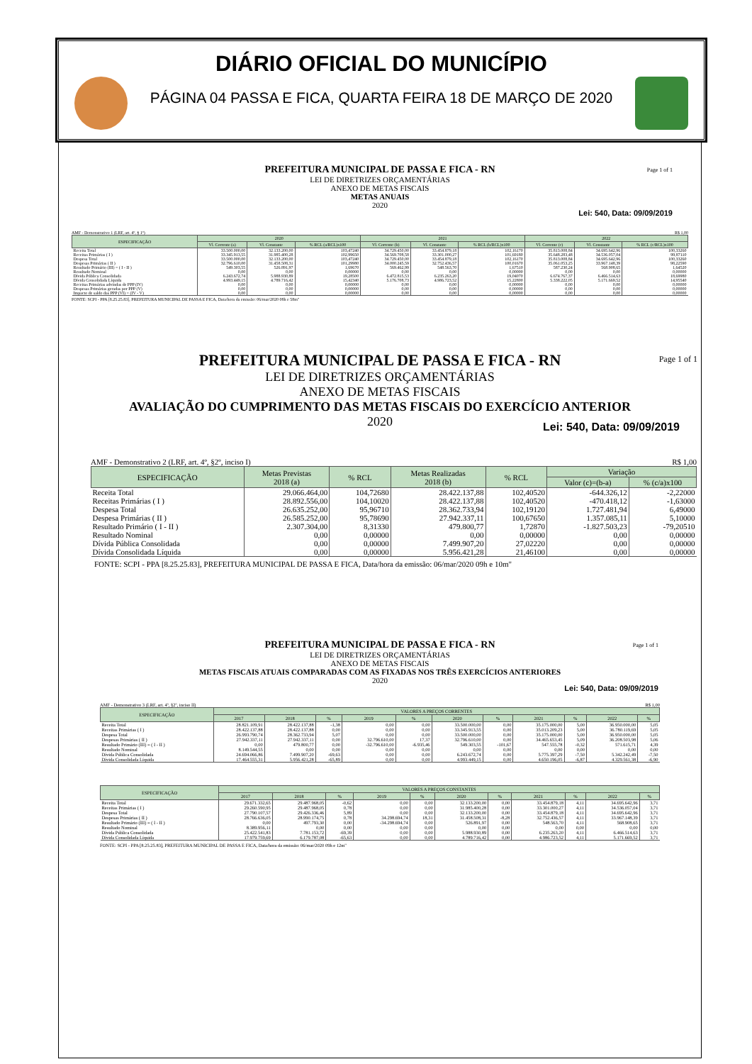DIÁRIO OFICIAL DO MUNICÍPIO
PÁGINA 04 PASSA E FICA, QUARTA FEIRA 18 DE MARÇO DE 2020
Page 1 of 1
PREFEITURA MUNICIPAL DE PASSA E FICA - RN
LEI DE DIRETRIZES ORÇAMENTÁRIAS
ANEXO DE METAS FISCAIS
METAS ANUAIS
2020
Lei: 540, Data: 09/09/2019
AMF - Demonstrativo 1 (LRF, art. 4º, § 1º) R$ 1,00
| ESPECIFICAÇÃO | 2020 | | | 2021 | | | 2022 | | |
| --- | --- | --- | --- | --- | --- | --- | --- | --- | --- |
| | Vl. Corrente (a) | Vl. Constante | % RCL (a/RCL)x100 | Vl. Corrente (b) | Vl. Constante | % RCL (b/RCL)x100 | Vl. Corrente (c) | Vl. Constante | % RCL (c/RCL)x100 |
| Receita Total | 33.500.000,00 | 32.133.200,00 | 103,47240 | 34.729.450,00 | 33.454.879,18 | 102,16170 | 35.813.008,84 | 34.695.642,96 | 100,33260 |
| Receitas Primárias ( I ) | 33.345.913,55 | 31.985.400,28 | 102,99650 | 34.569.708,58 | 33.301.000,27 | 101,69180 | 35.648.283,48 | 34.536.057,04 | 99,87110 |
| Despesa Total | 33.500.000,00 | 32.133.200,00 | 103,47240 | 34.729.450,00 | 33.454.879,18 | 102,16170 | 35.813.008,84 | 34.695.642,96 | 100,33260 |
| Despesas Primárias ( II ) | 32.796.610,00 | 31.458.508,31 | 101,29980 | 34.000.245,59 | 32.752.436,57 | 100,01670 | 35.061.053,25 | 33.967.148,39 | 98,22590 |
| Resultado Primário (III) = ( I - II ) | 549.303,55 | 526.891,97 | 1,69670 | 569.462,99 | 548.563,70 | 1,67510 | 587.230,24 | 568.908,65 | 1,64520 |
| Resultado Nominal | 0,00 | 0,00 | 0,00000 | 0,00 | 0,00 | 0,00000 | 0,00 | 0,00 | 0,00000 |
| Dívida Pública Consolidada | 6.243.672,74 | 5.988.930,89 | 19,28500 | 6.472.815,53 | 6.235.263,20 | 19,04070 | 6.674.767,37 | 6.466.514,63 | 18,69980 |
| Dívida Consolidada Líquida | 4.993.449,15 | 4.789.716,42 | 15,42340 | 5.176.708,73 | 4.986.723,52 | 15,22800 | 5.338.222,05 | 5.171.669,52 | 14,95540 |
| Receitas Primárias advindas de PPP (IV) | 0,00 | 0,00 | 0,00000 | 0,00 | 0,00 | 0,00000 | 0,00 | 0,00 | 0,00000 |
| Despesas Primárias geradas por PPP (V) | 0,00 | 0,00 | 0,00000 | 0,00 | 0,00 | 0,00000 | 0,00 | 0,00 | 0,00000 |
| Impacto de saldo das PPP (VI) = (IV - V) | 0,00 | 0,00 | 0,00000 | 0,00 | 0,00 | 0,00000 | 0,00 | 0,00 | 0,00000 |
FONTE: SCPI - PPA [8.25.25.83], PREFEITURA MUNICIPAL DE PASSA E FICA, Data/hora da emissão: 06/mar/2020 08h e 58m"
Page 1 of 1
PREFEITURA MUNICIPAL DE PASSA E FICA - RN
LEI DE DIRETRIZES ORÇAMENTÁRIAS
ANEXO DE METAS FISCAIS
AVALIAÇÃO DO CUMPRIMENTO DAS METAS FISCAIS DO EXERCÍCIO ANTERIOR
2020
Lei: 540, Data: 09/09/2019
AMF - Demonstrativo 2 (LRF, art. 4º, §2º, inciso I) R$ 1,00
| ESPECIFICAÇÃO | Metas Previstas 2018 (a) | % RCL | Metas Realizadas 2018 (b) | % RCL | Variação | |
| --- | --- | --- | --- | --- | --- | --- |
| | | | | | Valor (c)=(b-a) | % (c/a)x100 |
| Receita Total | 29.066.464,00 | 104,72680 | 28.422.137,88 | 102,40520 | -644.326,12 | -2,22000 |
| Receitas Primárias ( I ) | 28.892.556,00 | 104,10020 | 28.422.137,88 | 102,40520 | -470.418,12 | -1,63000 |
| Despesa Total | 26.635.252,00 | 95,96710 | 28.362.733,94 | 102,19120 | 1.727.481,94 | 6,49000 |
| Despesa Primárias ( II ) | 26.585.252,00 | 95,78690 | 27.942.337,11 | 100,67650 | 1.357.085,11 | 5,10000 |
| Resultado Primário ( I - II ) | 2.307.304,00 | 8,31330 | 479.800,77 | 1,72870 | -1.827.503,23 | -79,20510 |
| Resultado Nominal | 0,00 | 0,00000 | 0,00 | 0,00000 | 0,00 | 0,00000 |
| Dívida Pública Consolidada | 0,00 | 0,00000 | 7.499.907,20 | 27,02220 | 0,00 | 0,00000 |
| Dívida Consolidada Líquida | 0,00 | 0,00000 | 5.956.421,28 | 21,46100 | 0,00 | 0,00000 |
FONTE: SCPI - PPA [8.25.25.83], PREFEITURA MUNICIPAL DE PASSA E FICA, Data/hora da emissão: 06/mar/2020 09h e 10m"
Page 1 of 1
PREFEITURA MUNICIPAL DE PASSA E FICA - RN
LEI DE DIRETRIZES ORÇAMENTÁRIAS
ANEXO DE METAS FISCAIS
METAS FISCAIS ATUAIS COMPARADAS COM AS FIXADAS NOS TRÊS EXERCÍCIOS ANTERIORES
2020
Lei: 540, Data: 09/09/2019
AMF - Demonstrativo 3 (LRF, art. 4º, §2º, inciso II) R$ 1,00
| ESPECIFICAÇÃO | VALORES A PREÇOS CORRENTES | | | | | | | | | | |
| --- | --- | --- | --- | --- | --- | --- | --- | --- | --- | --- | --- |
| | 2017 | 2018 | % | 2019 | % | 2020 | % | 2021 | % | 2022 | % |
| Receita Total | 28.821.109,91 | 28.422.137,88 | -1,38 | 0,00 | 0,00 | 33.500.000,00 | 0,00 | 35.175.000,00 | 5,00 | 36.950.000,00 | 5,05 |
| Receitas Primárias ( I ) | 28.422.137,88 | 28.422.137,88 | 0,00 | 0,00 | 0,00 | 33.345.913,55 | 0,00 | 35.013.209,23 | 5,00 | 36.780.119,69 | 5,05 |
| Despesa Total | 26.993.790,74 | 28.362.733,94 | 5,07 | 0,00 | 0,00 | 33.500.000,00 | 0,00 | 35.175.000,00 | 5,00 | 36.950.000,00 | 5,05 |
| Despesas Primárias ( II ) | 27.942.337,11 | 27.942.337,11 | 0,00 | 32.796.610,00 | 17,37 | 32.796.610,00 | 0,00 | 34.465.653,45 | 5,09 | 36.208.503,98 | 5,06 |
| Resultado Primário (III) = ( I - II ) | 0,00 | 479.800,77 | 0,00 | -32.796.610,00 | -6.935,46 | 549.303,55 | -101,67 | 547.555,78 | -0,32 | 571.615,71 | 4,39 |
| Resultado Nominal | 8.149.544,55 | 0,00 | 0,00 | 0,00 | 0,00 | 0,00 | 0,00 | 0,00 | 0,00 | 0,00 | 0,00 |
| Dívida Pública Consolidada | 24.694.066,86 | 7.499.907,20 | -69,63 | 0,00 | 0,00 | 6.243.672,74 | 0,00 | 5.775.397,29 | -7,50 | 5.342.242,49 | -7,50 |
| Dívida Consolidada Líquida | 17.464.555,31 | 5.956.421,28 | -65,89 | 0,00 | 0,00 | 4.993.449,15 | 0,00 | 4.650.196,05 | -6,87 | 4.329.561,38 | -6,90 |
| ESPECIFICAÇÃO | VALORES A PREÇOS CONSTANTES | | | | | | | | | | |
| --- | --- | --- | --- | --- | --- | --- | --- | --- | --- | --- | --- |
| | 2017 | 2018 | % | 2019 | % | 2020 | % | 2021 | % | 2022 | % |
| Receita Total | 29.671.332,65 | 29.487.968,05 | -0,62 | 0,00 | 0,00 | 32.133.200,00 | 0,00 | 33.454.879,18 | 4,11 | 34.695.642,96 | 3,71 |
| Receitas Primárias ( I ) | 29.260.590,95 | 29.487.968,05 | 0,78 | 0,00 | 0,00 | 31.985.400,28 | 0,00 | 33.301.000,27 | 4,11 | 34.536.057,04 | 3,71 |
| Despesa Total | 27.790.107,57 | 29.426.336,46 | 5,89 | 0,00 | 0,00 | 32.133.200,00 | 0,00 | 33.454.879,18 | 4,11 | 34.695.642,96 | 3,71 |
| Despesas Primárias ( II ) | 28.766.636,05 | 28.990.174,75 | 0,78 | 34.298.694,74 | 18,31 | 31.458.508,31 | -8,28 | 32.752.436,57 | 4,11 | 33.967.148,39 | 3,71 |
| Resultado Primário (III) = ( I - II ) | 0,00 | 497.793,30 | 0,00 | -34.298.694,74 | 0,00 | 526.891,97 | 0,00 | 548.563,70 | 4,11 | 568.908,65 | 3,71 |
| Resultado Nominal | 8.389.956,11 | 0,00 | 0,00 | 0,00 | 0,00 | 0,00 | 0,00 | 0,00 | 0,00 | 0,00 | 0,00 |
| Dívida Pública Consolidada | 25.422.541,83 | 7.781.153,72 | -69,39 | 0,00 | 0,00 | 5.988.930,89 | 0,00 | 6.235.263,20 | 4,11 | 6.466.514,63 | 3,71 |
| Dívida Consolidada Líquida | 17.979.759,69 | 6.179.787,08 | -65,63 | 0,00 | 0,00 | 4.789.716,42 | 0,00 | 4.986.723,52 | 4,11 | 5.171.669,52 | 3,71 |
FONTE: SCPI - PPA [8.25.25.83], PREFEITURA MUNICIPAL DE PASSA E FICA, Data/hora da emissão: 06/mar/2020 09h e 12m"